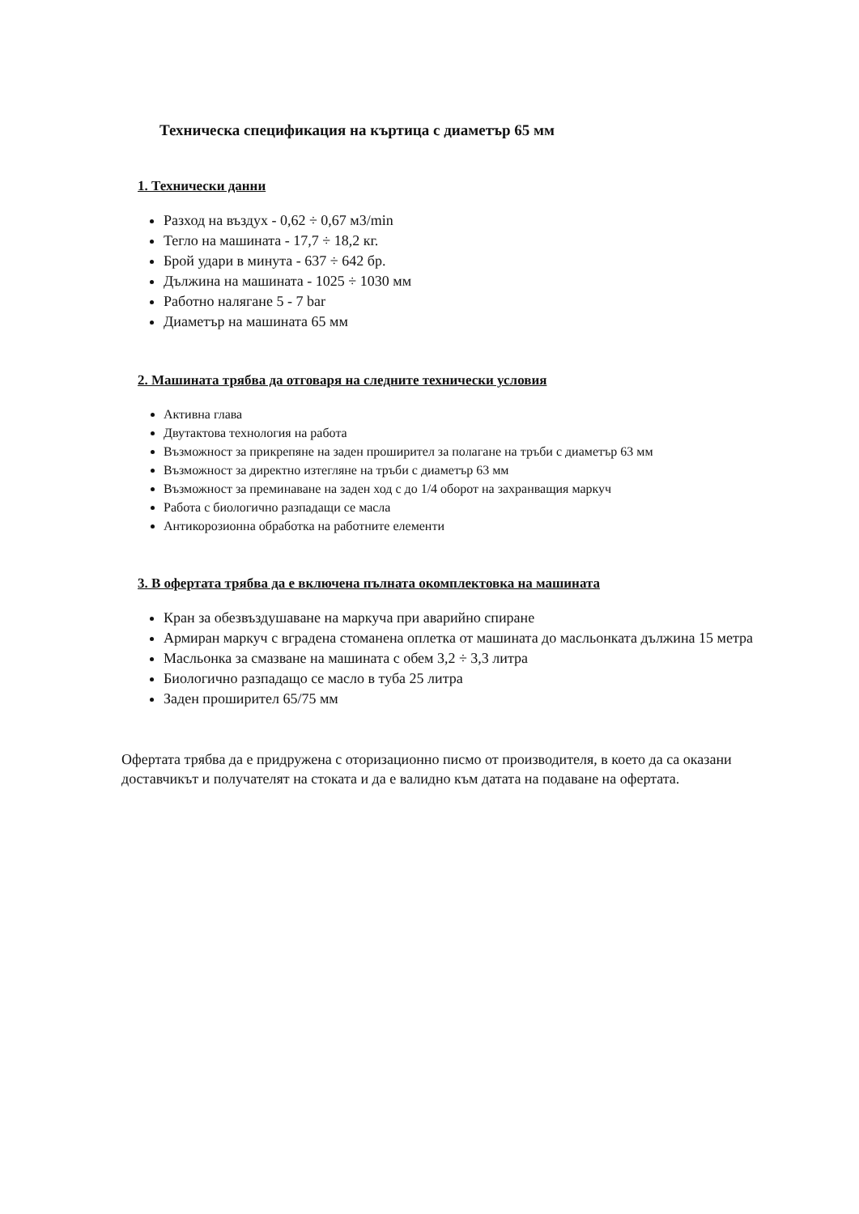Техническа спецификация на къртица с диаметър 65 мм
1. Технически данни
Разход на въздух - 0,62 ÷ 0,67 м3/min
Тегло на машината - 17,7 ÷ 18,2 кг.
Брой удари в минута - 637 ÷ 642 бр.
Дължина на машината - 1025 ÷ 1030 мм
Работно налягане 5 - 7 bar
Диаметър на машината 65 мм
2. Машината трябва да отговаря на следните технически условия
Активна глава
Двутактова технология на работа
Възможност за прикрепяне на заден проширител за полагане на тръби с диаметър 63 мм
Възможност за директно изтегляне на тръби с диаметър 63 мм
Възможност за преминаване на заден ход с до 1/4 оборот на захранващия маркуч
Работа с биологично разпадащи се масла
Антикорозионна обработка на работните елементи
3. В офертата трябва да е включена пълната окомплектовка на машината
Кран за обезвъздушаване на маркуча при аварийно спиране
Армиран маркуч с вградена стоманена оплетка от машината до масльонката дължина 15 метра
Масльонка за смазване на машината с обем 3,2 ÷ 3,3 литра
Биологично разпадащо се масло в туба 25 литра
Заден проширител 65/75 мм
Офертата трябва да е придружена с оторизационно писмо от производителя, в което да са оказани доставчикът и получателят на стоката и да е валидно към датата на подаване на офертата.